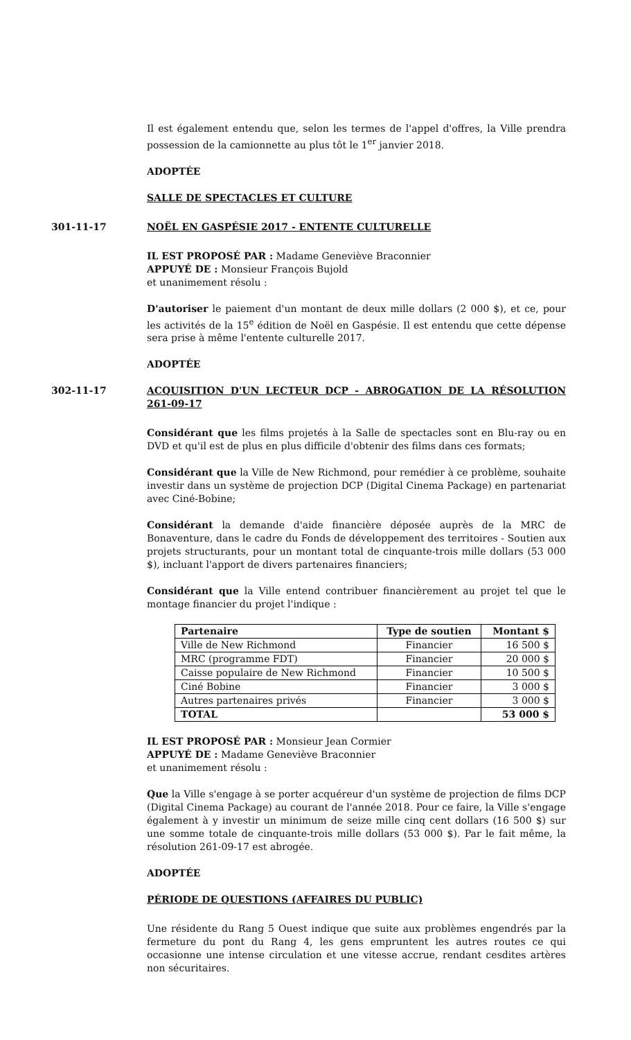Il est également entendu que, selon les termes de l'appel d'offres, la Ville prendra possession de la camionnette au plus tôt le 1<sup>er</sup> janvier 2018.
ADOPTÉE
SALLE DE SPECTACLES ET CULTURE
301-11-17 NOËL EN GASPÉSIE 2017 - ENTENTE CULTURELLE
IL EST PROPOSÉ PAR : Madame Geneviève Braconnier
APPUYÉ DE : Monsieur François Bujold
et unanimement résolu :
D'autoriser le paiement d'un montant de deux mille dollars (2 000 $), et ce, pour les activités de la 15<sup>e</sup> édition de Noël en Gaspésie. Il est entendu que cette dépense sera prise à même l'entente culturelle 2017.
ADOPTÉE
302-11-17 ACQUISITION D'UN LECTEUR DCP - ABROGATION DE LA RÉSOLUTION 261-09-17
Considérant que les films projetés à la Salle de spectacles sont en Blu-ray ou en DVD et qu'il est de plus en plus difficile d'obtenir des films dans ces formats;
Considérant que la Ville de New Richmond, pour remédier à ce problème, souhaite investir dans un système de projection DCP (Digital Cinema Package) en partenariat avec Ciné-Bobine;
Considérant la demande d'aide financière déposée auprès de la MRC de Bonaventure, dans le cadre du Fonds de développement des territoires - Soutien aux projets structurants, pour un montant total de cinquante-trois mille dollars (53 000 $), incluant l'apport de divers partenaires financiers;
Considérant que la Ville entend contribuer financièrement au projet tel que le montage financier du projet l'indique :
| Partenaire | Type de soutien | Montant $ |
| --- | --- | --- |
| Ville de New Richmond | Financier | 16 500 $ |
| MRC (programme FDT) | Financier | 20 000 $ |
| Caisse populaire de New Richmond | Financier | 10 500 $ |
| Ciné Bobine | Financier | 3 000 $ |
| Autres partenaires privés | Financier | 3 000 $ |
| TOTAL | | 53 000 $ |
IL EST PROPOSÉ PAR : Monsieur Jean Cormier
APPUYÉ DE : Madame Geneviève Braconnier
et unanimement résolu :
Que la Ville s'engage à se porter acquéreur d'un système de projection de films DCP (Digital Cinema Package) au courant de l'année 2018. Pour ce faire, la Ville s'engage également à y investir un minimum de seize mille cinq cent dollars (16 500 $) sur une somme totale de cinquante-trois mille dollars (53 000 $). Par le fait même, la résolution 261-09-17 est abrogée.
ADOPTÉE
PÉRIODE DE QUESTIONS (AFFAIRES DU PUBLIC)
Une résidente du Rang 5 Ouest indique que suite aux problèmes engendrés par la fermeture du pont du Rang 4, les gens empruntent les autres routes ce qui occasionne une intense circulation et une vitesse accrue, rendant cesdites artères non sécuritaires.